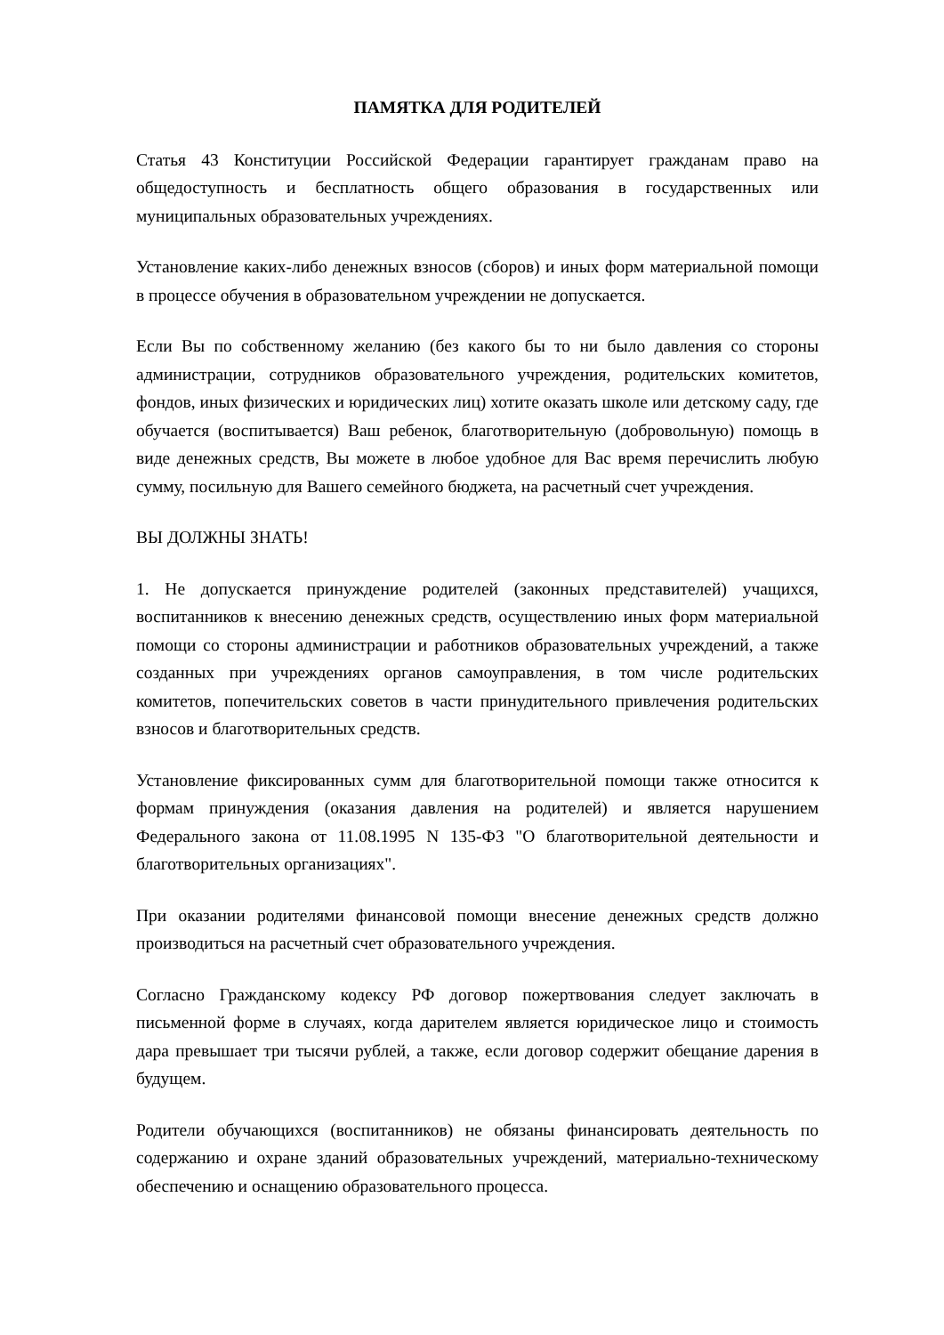ПАМЯТКА ДЛЯ РОДИТЕЛЕЙ
Статья 43 Конституции Российской Федерации гарантирует гражданам право на общедоступность и бесплатность общего образования в государственных или муниципальных образовательных учреждениях.
Установление каких-либо денежных взносов (сборов) и иных форм материальной помощи в процессе обучения в образовательном учреждении не допускается.
Если Вы по собственному желанию (без какого бы то ни было давления со стороны администрации, сотрудников образовательного учреждения, родительских комитетов, фондов, иных физических и юридических лиц) хотите оказать школе или детскому саду, где обучается (воспитывается) Ваш ребенок, благотворительную (добровольную) помощь в виде денежных средств, Вы можете в любое удобное для Вас время перечислить любую сумму, посильную для Вашего семейного бюджета, на расчетный счет учреждения.
ВЫ ДОЛЖНЫ ЗНАТЬ!
1. Не допускается принуждение родителей (законных представителей) учащихся, воспитанников к внесению денежных средств, осуществлению иных форм материальной помощи со стороны администрации и работников образовательных учреждений, а также созданных при учреждениях органов самоуправления, в том числе родительских комитетов, попечительских советов в части принудительного привлечения родительских взносов и благотворительных средств.
Установление фиксированных сумм для благотворительной помощи также относится к формам принуждения (оказания давления на родителей) и является нарушением Федерального закона от 11.08.1995 N 135-ФЗ "О благотворительной деятельности и благотворительных организациях".
При оказании родителями финансовой помощи внесение денежных средств должно производиться на расчетный счет образовательного учреждения.
Согласно Гражданскому кодексу РФ договор пожертвования следует заключать в письменной форме в случаях, когда дарителем является юридическое лицо и стоимость дара превышает три тысячи рублей, а также, если договор содержит обещание дарения в будущем.
Родители обучающихся (воспитанников) не обязаны финансировать деятельность по содержанию и охране зданий образовательных учреждений, материально-техническому обеспечению и оснащению образовательного процесса.